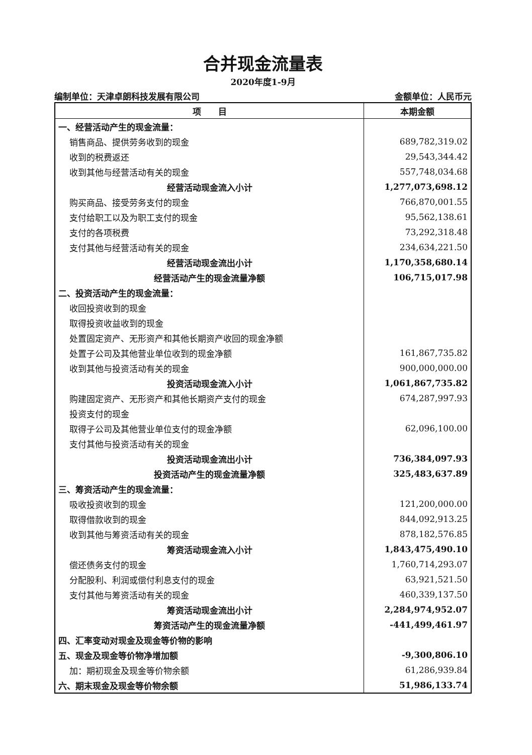合并现金流量表
2020年度1-9月
编制单位：天津卓朗科技发展有限公司 金额单位：人民币元
| 项 目 | 本期金额 |
| --- | --- |
| 一、经营活动产生的现金流量： | |
| 销售商品、提供劳务收到的现金 | 689,782,319.02 |
| 收到的税费返还 | 29,543,344.42 |
| 收到其他与经营活动有关的现金 | 557,748,034.68 |
| 经营活动现金流入小计 | 1,277,073,698.12 |
| 购买商品、接受劳务支付的现金 | 766,870,001.55 |
| 支付给职工以及为职工支付的现金 | 95,562,138.61 |
| 支付的各项税费 | 73,292,318.48 |
| 支付其他与经营活动有关的现金 | 234,634,221.50 |
| 经营活动现金流出小计 | 1,170,358,680.14 |
| 经营活动产生的现金流量净额 | 106,715,017.98 |
| 二、投资活动产生的现金流量： | |
| 收回投资收到的现金 | |
| 取得投资收益收到的现金 | |
| 处置固定资产、无形资产和其他长期资产收回的现金净额 | |
| 处置子公司及其他营业单位收到的现金净额 | 161,867,735.82 |
| 收到其他与投资活动有关的现金 | 900,000,000.00 |
| 投资活动现金流入小计 | 1,061,867,735.82 |
| 购建固定资产、无形资产和其他长期资产支付的现金 | 674,287,997.93 |
| 投资支付的现金 | |
| 取得子公司及其他营业单位支付的现金净额 | 62,096,100.00 |
| 支付其他与投资活动有关的现金 | |
| 投资活动现金流出小计 | 736,384,097.93 |
| 投资活动产生的现金流量净额 | 325,483,637.89 |
| 三、筹资活动产生的现金流量： | |
| 吸收投资收到的现金 | 121,200,000.00 |
| 取得借款收到的现金 | 844,092,913.25 |
| 收到其他与筹资活动有关的现金 | 878,182,576.85 |
| 筹资活动现金流入小计 | 1,843,475,490.10 |
| 偿还债务支付的现金 | 1,760,714,293.07 |
| 分配股利、利润或偿付利息支付的现金 | 63,921,521.50 |
| 支付其他与筹资活动有关的现金 | 460,339,137.50 |
| 筹资活动现金流出小计 | 2,284,974,952.07 |
| 筹资活动产生的现金流量净额 | -441,499,461.97 |
| 四、汇率变动对现金及现金等价物的影响 | |
| 五、现金及现金等价物净增加额 | -9,300,806.10 |
| 加：期初现金及现金等价物余额 | 61,286,939.84 |
| 六、期末现金及现金等价物余额 | 51,986,133.74 |